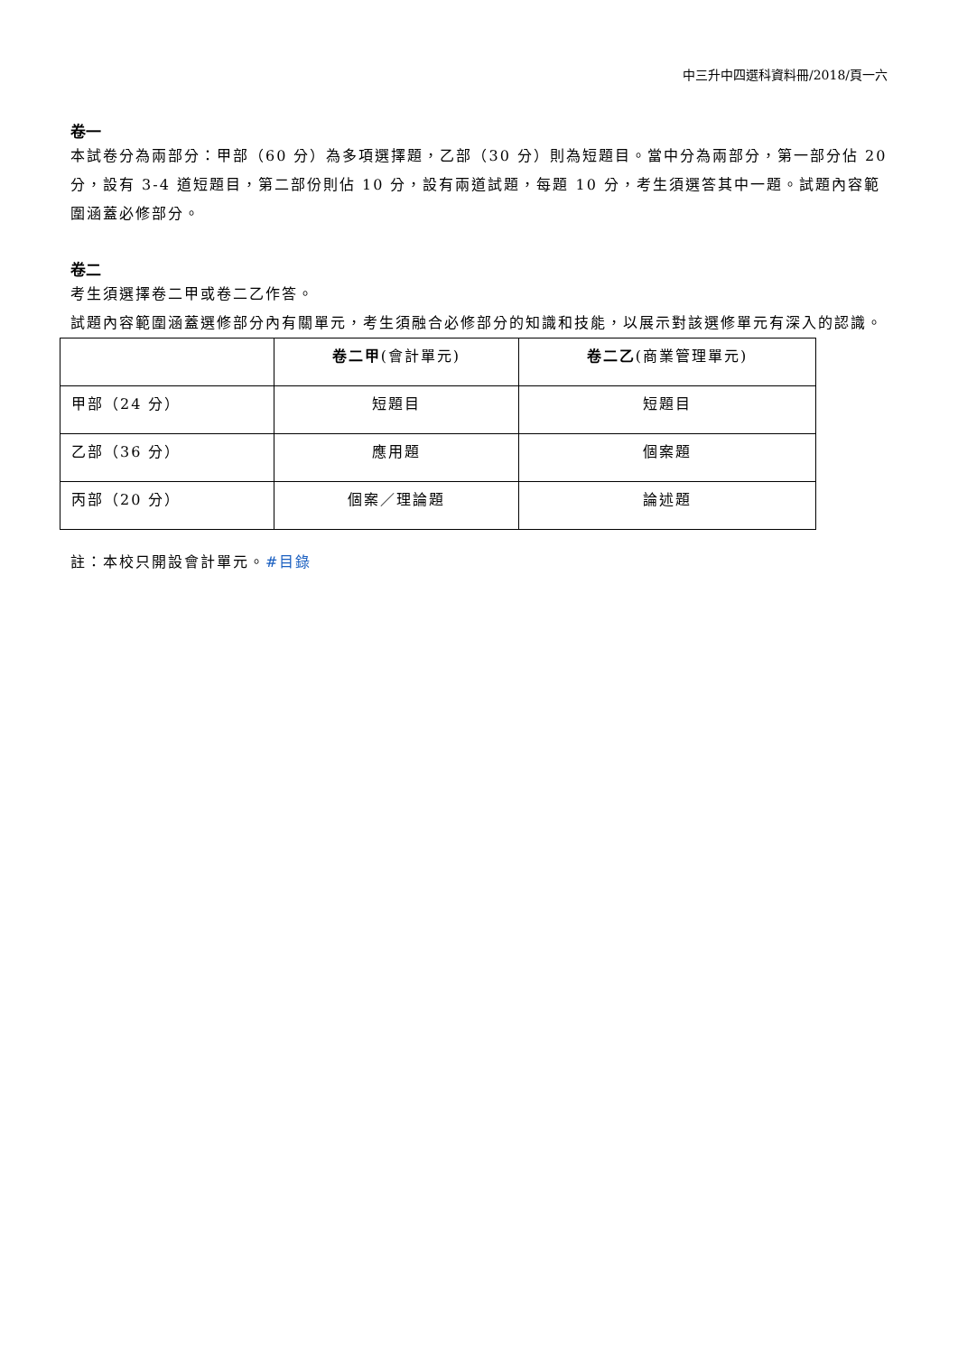中三升中四選科資料冊/2018/頁一六
卷一
本試卷分為兩部分：甲部（60 分）為多項選擇題，乙部（30 分）則為短題目。當中分為兩部分，第一部分佔 20 分，設有 3-4 道短題目，第二部份則佔 10 分，設有兩道試題，每題 10 分，考生須選答其中一題。試題內容範圍涵蓋必修部分。
卷二
考生須選擇卷二甲或卷二乙作答。
試題內容範圍涵蓋選修部分內有關單元，考生須融合必修部分的知識和技能，以展示對該選修單元有深入的認識。
| | 卷二甲 (會計單元) | 卷二乙 (商業管理單元) |
| --- | --- | --- |
| 甲部（24 分） | 短題目 | 短題目 |
| 乙部（36 分） | 應用題 | 個案題 |
| 丙部（20 分） | 個案／理論題 | 論述題 |
註：本校只開設會計單元。#目錄